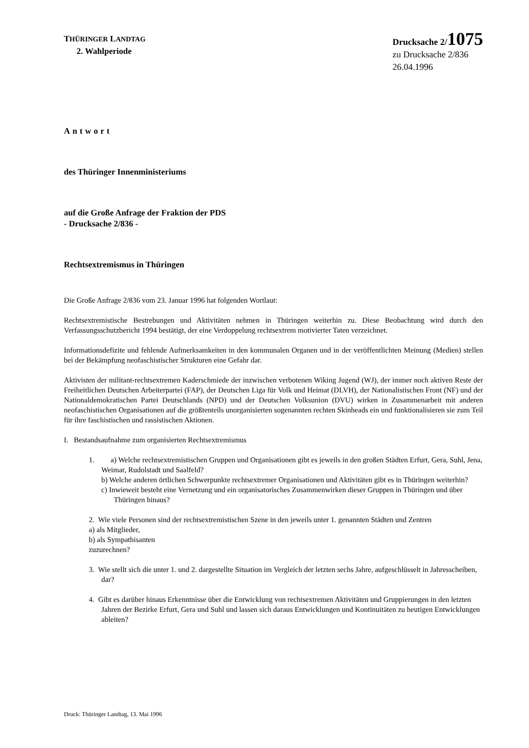THÜRINGER LANDTAG
2. Wahlperiode
Drucksache 2/1075
zu Drucksache 2/836
26.04.1996
Antwort
des Thüringer Innenministeriums
auf die Große Anfrage der Fraktion der PDS
- Drucksache 2/836 -
Rechtsextremismus in Thüringen
Die Große Anfrage 2/836 vom 23. Januar 1996 hat folgenden Wortlaut:
Rechtsextremistische Bestrebungen und Aktivitäten nehmen in Thüringen weiterhin zu. Diese Beobachtung wird durch den Verfassungsschutzbericht 1994 bestätigt, der eine Verdoppelung rechtsextrem motivierter Taten verzeichnet.
Informationsdefizite und fehlende Aufmerksamkeiten in den kommunalen Organen und in der veröffentlichten Meinung (Medien) stellen bei der Bekämpfung neofaschistischer Strukturen eine Gefahr dar.
Aktivisten der militant-rechtsextremen Kaderschmiede der inzwischen verbotenen Wiking Jugend (WJ), der immer noch aktiven Reste der Freiheitlichen Deutschen Arbeiterpartei (FAP), der Deutschen Liga für Volk und Heimat (DLVH), der Nationalistischen Front (NF) und der Nationaldemokratischen Partei Deutschlands (NPD) und der Deutschen Volksunion (DVU) wirken in Zusammenarbeit mit anderen neofaschistischen Organisationen auf die größtenteils unorganisierten sogenannten rechten Skinheads ein und funktionalisieren sie zum Teil für ihre faschistischen und rassistischen Aktionen.
I. Bestandsaufnahme zum organisierten Rechtsextremismus
1.
a) Welche rechtsextremistischen Gruppen und Organisationen gibt es jeweils in den großen Städten Erfurt, Gera, Suhl, Jena, Weimar, Rudolstadt und Saalfeld?
b) Welche anderen örtlichen Schwerpunkte rechtsextremer Organisationen und Aktivitäten gibt es in Thüringen weiterhin?
c) Inwieweit besteht eine Vernetzung und ein organisatorisches Zusammenwirken dieser Gruppen in Thüringen und über Thüringen hinaus?
2. Wie viele Personen sind der rechtsextremistischen Szene in den jeweils unter 1. genannten Städten und Zentren
a) als Mitglieder,
b) als Sympathisanten
zuzurechnen?
3. Wie stellt sich die unter 1. und 2. dargestellte Situation im Vergleich der letzten sechs Jahre, aufgeschlüsselt in Jahresscheiben, dar?
4. Gibt es darüber hinaus Erkenntnisse über die Entwicklung von rechtsextremen Aktivitäten und Gruppierungen in den letzten Jahren der Bezirke Erfurt, Gera und Suhl und lassen sich daraus Entwicklungen und Kontinuitäten zu heutigen Entwicklungen ableiten?
Druck: Thüringer Landtag, 13. Mai 1996